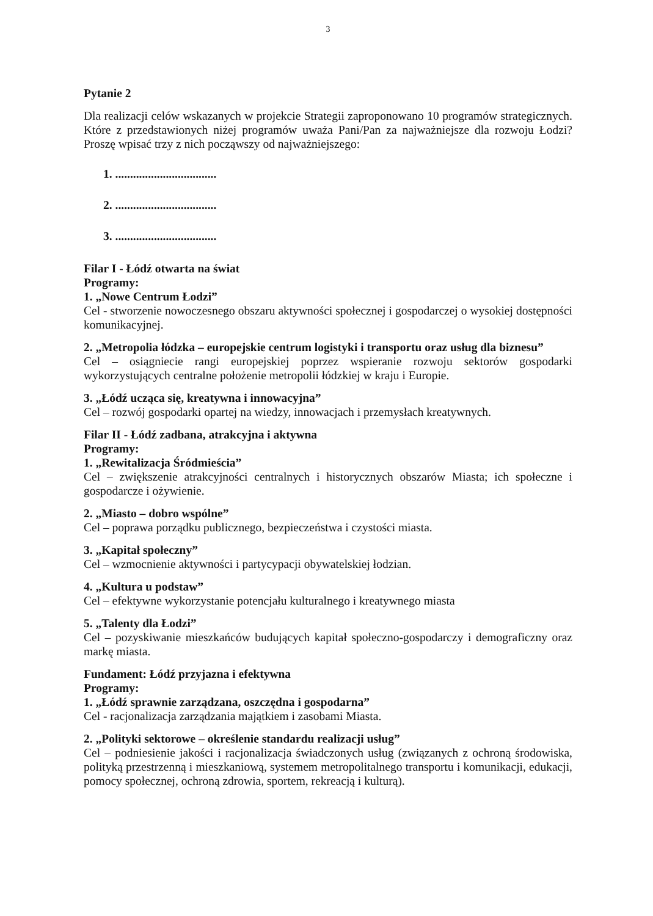3
Pytanie 2
Dla realizacji celów wskazanych w projekcie Strategii zaproponowano 10 programów strategicznych. Które z przedstawionych niżej programów uważa Pani/Pan za najważniejsze dla rozwoju Łodzi? Proszę wpisać trzy z nich począwszy od najważniejszego:
1. ..................................
2. ..................................
3. ..................................
Filar I - Łódź otwarta na świat
Programy:
1. „Nowe Centrum Łodzi”
Cel - stworzenie nowoczesnego obszaru aktywności społecznej i gospodarczej o wysokiej dostępności komunikacyjnej.
2. „Metropolia łódzka – europejskie centrum logistyki i transportu oraz usług dla biznesu”
Cel – osiągniecie rangi europejskiej poprzez wspieranie rozwoju sektorów gospodarki wykorzystujących centralne położenie metropolii łódzkiej w kraju i Europie.
3. „Łódź ucząca się, kreatywna i innowacyjna”
Cel – rozwój gospodarki opartej na wiedzy, innowacjach i przemysłach kreatywnych.
Filar II - Łódź zadbana, atrakcyjna i aktywna
Programy:
1. „Rewitalizacja Śródmieścia”
Cel – zwiększenie atrakcyjności centralnych i historycznych obszarów Miasta; ich społeczne i gospodarcze i ożywienie.
2. „Miasto – dobro wspólne”
Cel – poprawa porządku publicznego, bezpieczeństwa i czystości miasta.
3. „Kapitał społeczny”
Cel – wzmocnienie aktywności i partycypacji obywatelskiej łodzian.
4. „Kultura u podstaw”
Cel – efektywne wykorzystanie potencjału kulturalnego i kreatywnego miasta
5. „Talenty dla Łodzi”
Cel – pozyskiwanie mieszkańców budujących kapitał społeczno-gospodarczy i demograficzny oraz markę miasta.
Fundament: Łódź przyjazna i efektywna
Programy:
1. „Łódź sprawnie zarządzana, oszczędna i gospodarna”
Cel - racjonalizacja zarządzania majątkiem i zasobami Miasta.
2. „Polityki sektorowe – określenie standardu realizacji usług”
Cel – podniesienie jakości i racjonalizacja świadczonych usług (związanych z ochroną środowiska, polityką przestrzenną i mieszkaniową, systemem metropolitalnego transportu i komunikacji, edukacji, pomocy społecznej, ochroną zdrowia, sportem, rekreacją i kulturą).